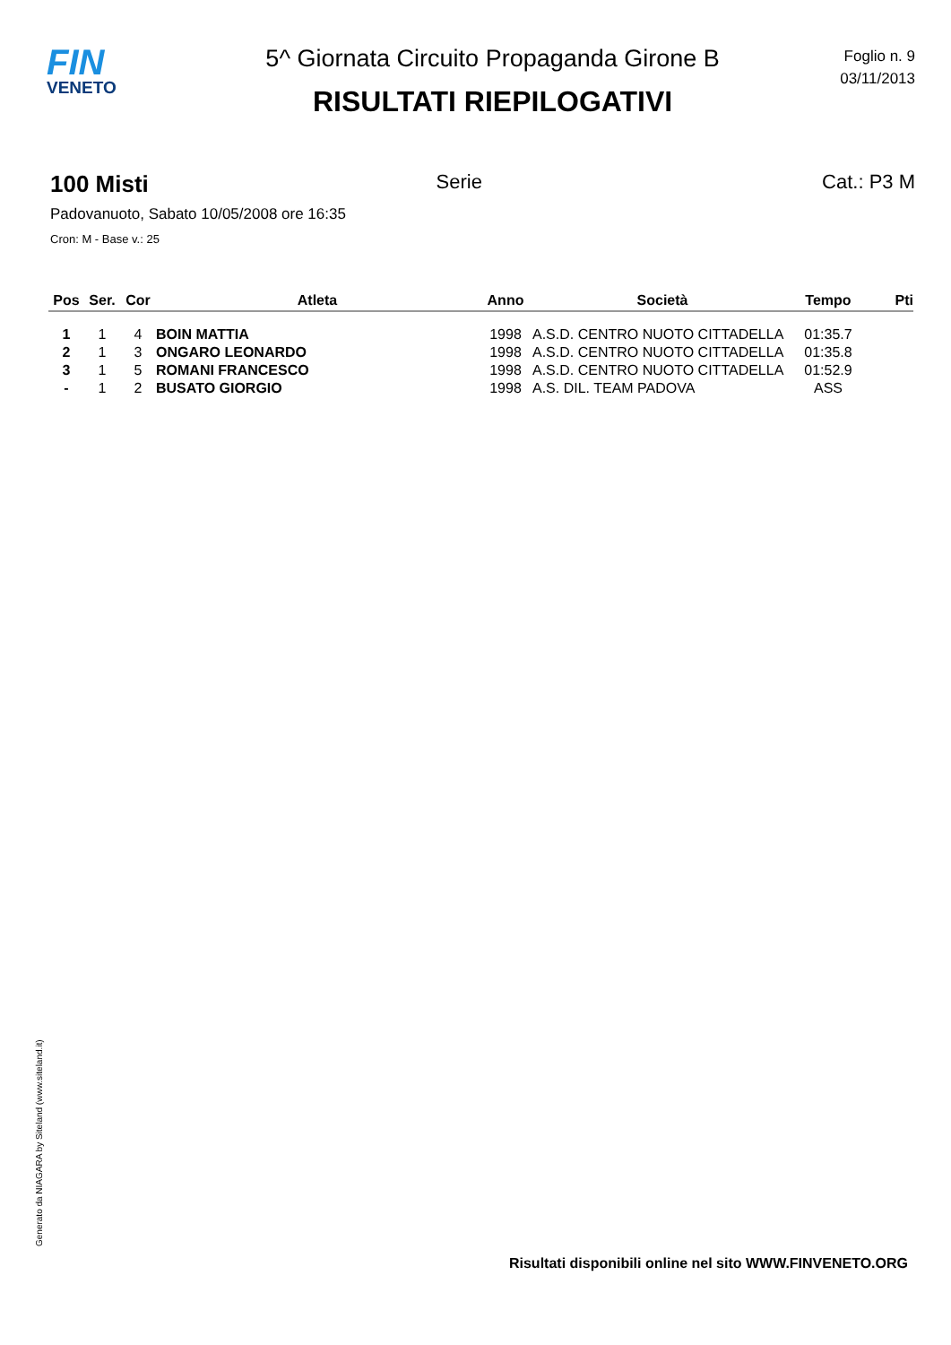FIN
VENETO
5^ Giornata Circuito Propaganda Girone B
RISULTATI RIEPILOGATIVI
Foglio n. 9
03/11/2013
100 Misti Serie Cat.: P3 M
Padovanuoto, Sabato 10/05/2008 ore 16:35
Cron: M - Base v.: 25
| Pos | Ser. | Cor | Atleta | Anno | Società | Tempo | Pti |
| --- | --- | --- | --- | --- | --- | --- | --- |
| 1 | 1 | 4 | BOIN MATTIA | 1998 | A.S.D. CENTRO NUOTO CITTADELLA | 01:35.7 | |
| 2 | 1 | 3 | ONGARO LEONARDO | 1998 | A.S.D. CENTRO NUOTO CITTADELLA | 01:35.8 | |
| 3 | 1 | 5 | ROMANI FRANCESCO | 1998 | A.S.D. CENTRO NUOTO CITTADELLA | 01:52.9 | |
| - | 1 | 2 | BUSATO GIORGIO | 1998 | A.S. DIL. TEAM PADOVA | ASS | |
Generato da NIAGARA by Siteland (www.siteland.it)
Risultati disponibili online nel sito WWW.FINVENETO.ORG